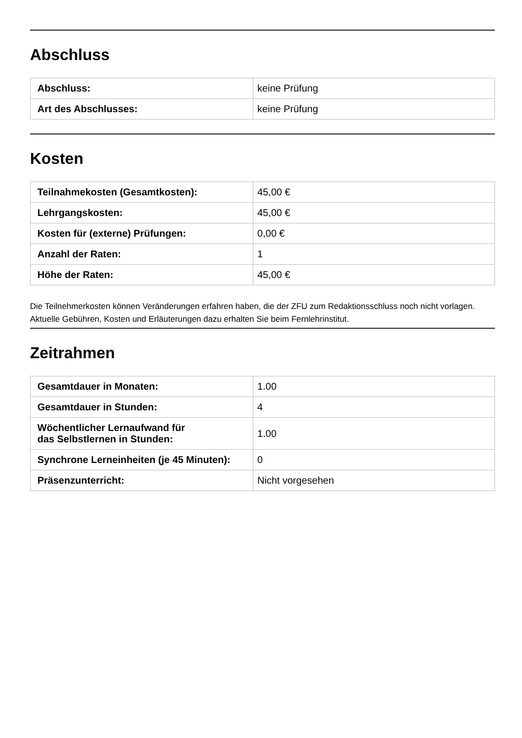Abschluss
| Abschluss: | keine Prüfung |
| Art des Abschlusses: | keine Prüfung |
Kosten
| Teilnahmekosten (Gesamtkosten): | 45,00 € |
| Lehrgangskosten: | 45,00 € |
| Kosten für (externe) Prüfungen: | 0,00 € |
| Anzahl der Raten: | 1 |
| Höhe der Raten: | 45,00 € |
Die Teilnehmerkosten können Veränderungen erfahren haben, die der ZFU zum Redaktionsschluss noch nicht vorlagen. Aktuelle Gebühren, Kosten und Erläuterungen dazu erhalten Sie beim Fernlehrinstitut.
Zeitrahmen
| Gesamtdauer in Monaten: | 1.00 |
| Gesamtdauer in Stunden: | 4 |
| Wöchentlicher Lernaufwand für das Selbstlernen in Stunden: | 1.00 |
| Synchrone Lerneinheiten (je 45 Minuten): | 0 |
| Präsenzunterricht: | Nicht vorgesehen |